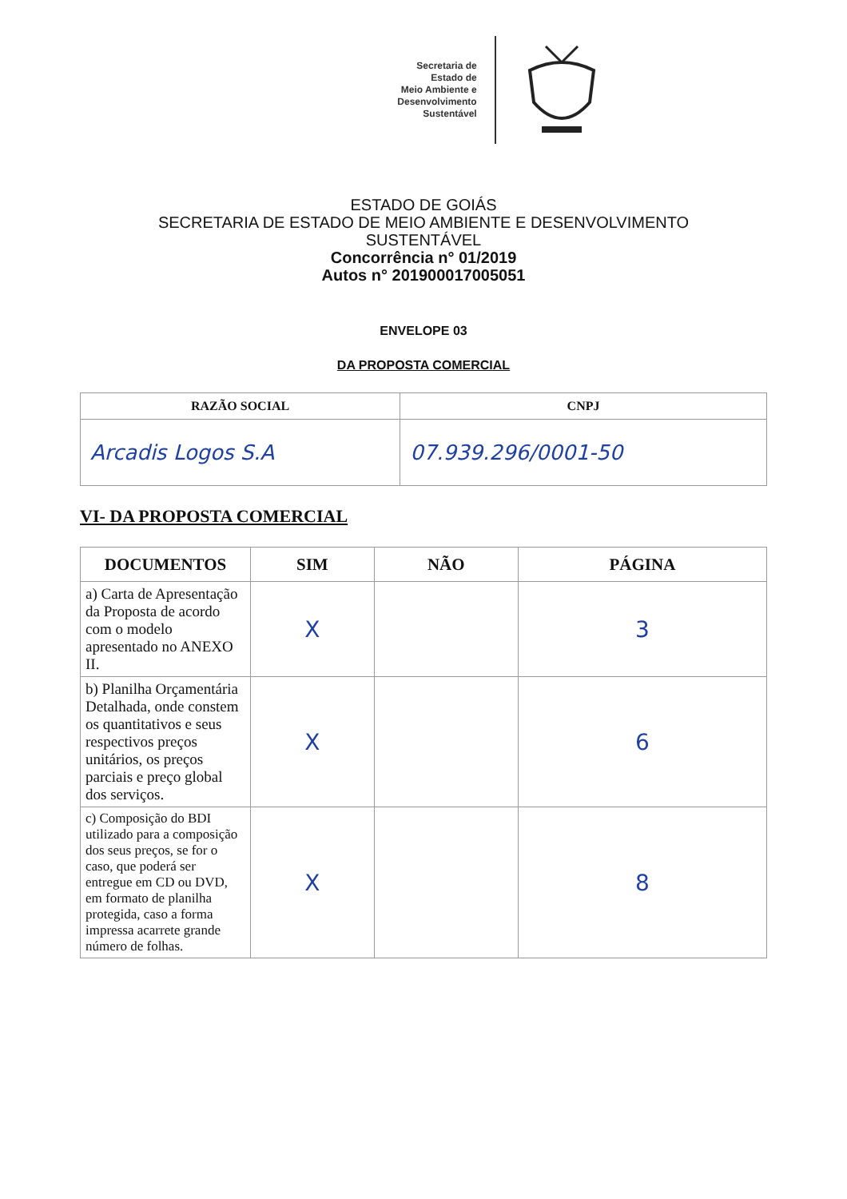Secretaria de
Estado de
Meio Ambiente e
Desenvolvimento
Sustentável
ESTADO DE GOIÁS
SECRETARIA DE ESTADO DE MEIO AMBIENTE E DESENVOLVIMENTO
SUSTENTÁVEL
Concorrência n° 01/2019
Autos n° 201900017005051
ENVELOPE 03
DA PROPOSTA COMERCIAL
| RAZÃO SOCIAL | CNPJ |
| --- | --- |
| Arcadis Logos S.A | 07.939.296/0001-50 |
VI- DA PROPOSTA COMERCIAL
| DOCUMENTOS | SIM | NÃO | PÁGINA |
| --- | --- | --- | --- |
| a) Carta de Apresentação da Proposta de acordo com o modelo apresentado no ANEXO II. | X | | 3 |
| b) Planilha Orçamentária Detalhada, onde constem os quantitativos e seus respectivos preços unitários, os preços parciais e preço global dos serviços. | X | | 6 |
| c) Composição do BDI utilizado para a composição dos seus preços, se for o caso, que poderá ser entregue em CD ou DVD, em formato de planilha protegida, caso a forma impressa acarrete grande número de folhas. | X | | 8 |